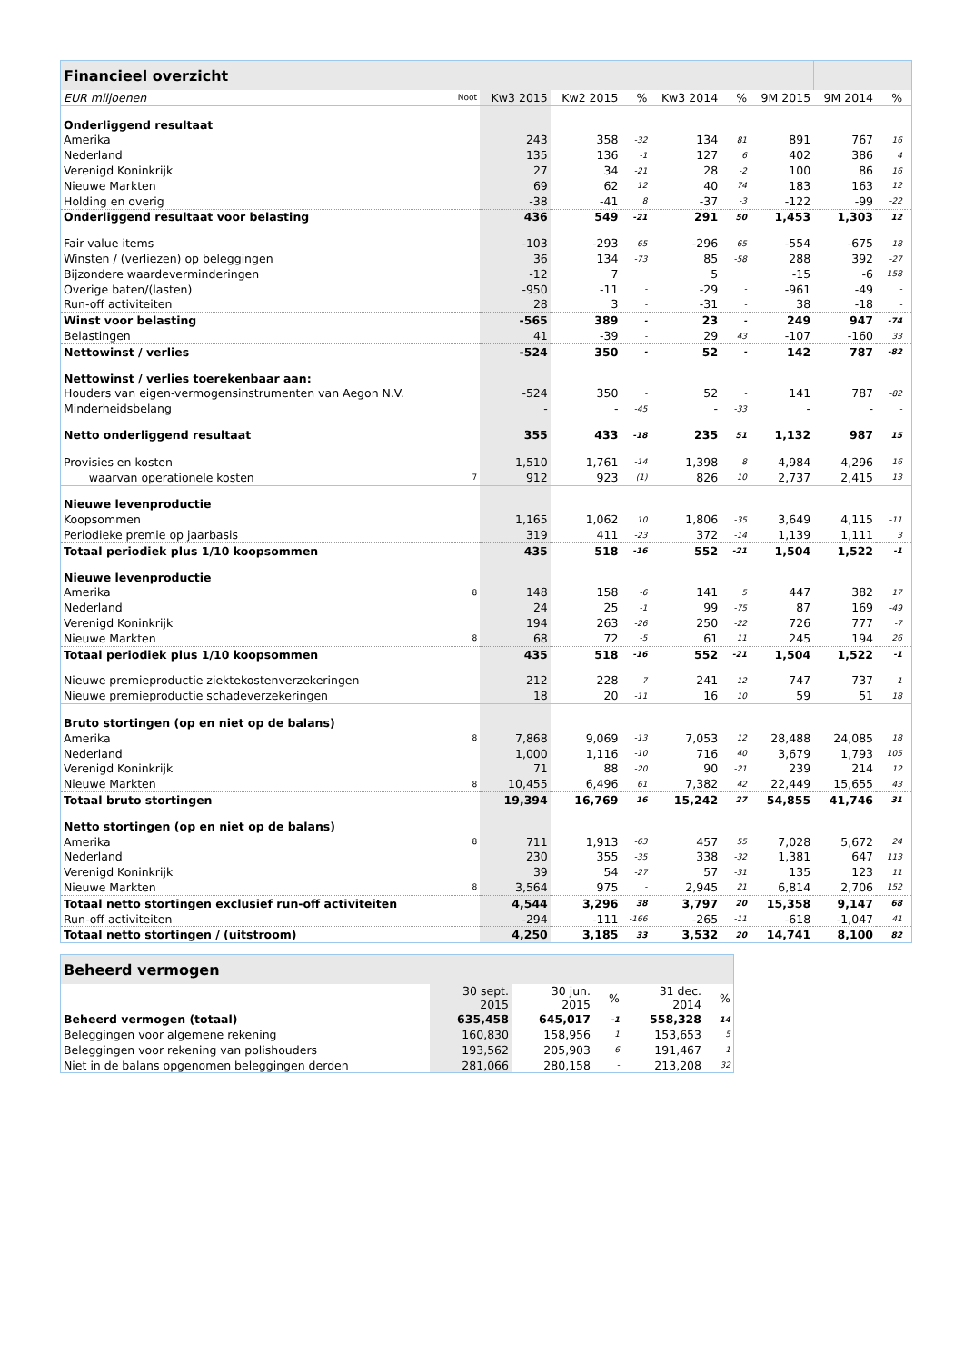| Financieel overzicht | | | | | | | | | | |
| --- | --- | --- | --- | --- | --- | --- | --- | --- | --- | --- |
| EUR miljoenen | Noot | Kw3 2015 | Kw2 2015 | % | Kw3 2014 | % | 9M 2015 | 9M 2014 | % | |
| Onderliggend resultaat | | | | | | | | | | |
| Amerika | | 243 | 358 | -32 | 134 | 81 | 891 | 767 | 16 | |
| Nederland | | 135 | 136 | -1 | 127 | 6 | 402 | 386 | 4 | |
| Verenigd Koninkrijk | | 27 | 34 | -21 | 28 | -2 | 100 | 86 | 16 | |
| Nieuwe Markten | | 69 | 62 | 12 | 40 | 74 | 183 | 163 | 12 | |
| Holding en overig | | -38 | -41 | 8 | -37 | -3 | -122 | -99 | -22 | |
| Onderliggend resultaat voor belasting | | 436 | 549 | -21 | 291 | 50 | 1,453 | 1,303 | 12 | |
| Fair value items | | -103 | -293 | 65 | -296 | 65 | -554 | -675 | 18 | |
| Winsten / (verliezen) op beleggingen | | 36 | 134 | -73 | 85 | -58 | 288 | 392 | -27 | |
| Bijzondere waardeverminderingen | | -12 | 7 | - | 5 | - | -15 | -6 | -158 | |
| Overige baten/(lasten) | | -950 | -11 | - | -29 | - | -961 | -49 | - | |
| Run-off activiteiten | | 28 | 3 | - | -31 | - | 38 | -18 | - | |
| Winst voor belasting | | -565 | 389 | - | 23 | - | 249 | 947 | -74 | |
| Belastingen | | 41 | -39 | - | 29 | 43 | -107 | -160 | 33 | |
| Nettowinst / verlies | | -524 | 350 | - | 52 | - | 142 | 787 | -82 | |
| Nettowinst / verlies toerekenbaar aan: | | | | | | | | | | |
| Houders van eigen-vermogensinstrumenten van Aegon N.V. | | -524 | 350 | - | 52 | - | 141 | 787 | -82 | |
| Minderheidsbelang | | - | - | -45 | - | -33 | - | - | - | |
| Netto onderliggend resultaat | | 355 | 433 | -18 | 235 | 51 | 1,132 | 987 | 15 | |
| Provisies en kosten | | 1,510 | 1,761 | -14 | 1,398 | 8 | 4,984 | 4,296 | 16 | |
| waarvan operationele kosten | 7 | 912 | 923 | (1) | 826 | 10 | 2,737 | 2,415 | 13 | |
| Nieuwe levenproductie | | | | | | | | | | |
| Koopsommen | | 1,165 | 1,062 | 10 | 1,806 | -35 | 3,649 | 4,115 | -11 | |
| Periodieke premie op jaarbasis | | 319 | 411 | -23 | 372 | -14 | 1,139 | 1,111 | 3 | |
| Totaal periodiek plus 1/10 koopsommen | | 435 | 518 | -16 | 552 | -21 | 1,504 | 1,522 | -1 | |
| Nieuwe levenproductie | | | | | | | | | | |
| Amerika | 8 | 148 | 158 | -6 | 141 | 5 | 447 | 382 | 17 | |
| Nederland | | 24 | 25 | -1 | 99 | -75 | 87 | 169 | -49 | |
| Verenigd Koninkrijk | | 194 | 263 | -26 | 250 | -22 | 726 | 777 | -7 | |
| Nieuwe Markten | 8 | 68 | 72 | -5 | 61 | 11 | 245 | 194 | 26 | |
| Totaal periodiek plus 1/10 koopsommen | | 435 | 518 | -16 | 552 | -21 | 1,504 | 1,522 | -1 | |
| Nieuwe premieproductie ziektekostenverzekeringen | | 212 | 228 | -7 | 241 | -12 | 747 | 737 | 1 | |
| Nieuwe premieproductie schadeverzekeringen | | 18 | 20 | -11 | 16 | 10 | 59 | 51 | 18 | |
| Bruto stortingen (op en niet op de balans) | | | | | | | | | | |
| Amerika | 8 | 7,868 | 9,069 | -13 | 7,053 | 12 | 28,488 | 24,085 | 18 | |
| Nederland | | 1,000 | 1,116 | -10 | 716 | 40 | 3,679 | 1,793 | 105 | |
| Verenigd Koninkrijk | | 71 | 88 | -20 | 90 | -21 | 239 | 214 | 12 | |
| Nieuwe Markten | 8 | 10,455 | 6,496 | 61 | 7,382 | 42 | 22,449 | 15,655 | 43 | |
| Totaal bruto stortingen | | 19,394 | 16,769 | 16 | 15,242 | 27 | 54,855 | 41,746 | 31 | |
| Netto stortingen (op en niet op de balans) | | | | | | | | | | |
| Amerika | 8 | 711 | 1,913 | -63 | 457 | 55 | 7,028 | 5,672 | 24 | |
| Nederland | | 230 | 355 | -35 | 338 | -32 | 1,381 | 647 | 113 | |
| Verenigd Koninkrijk | | 39 | 54 | -27 | 57 | -31 | 135 | 123 | 11 | |
| Nieuwe Markten | 8 | 3,564 | 975 | - | 2,945 | 21 | 6,814 | 2,706 | 152 | |
| Totaal netto stortingen exclusief run-off activiteiten | | 4,544 | 3,296 | 38 | 3,797 | 20 | 15,358 | 9,147 | 68 | |
| Run-off activiteiten | | -294 | -111 | -166 | -265 | -11 | -618 | -1,047 | 41 | |
| Totaal netto stortingen / (uitstroom) | | 4,250 | 3,185 | 33 | 3,532 | 20 | 14,741 | 8,100 | 82 | |
| Beheerd vermogen | | | | | |
| --- | --- | --- | --- | --- | --- |
| | 30 sept. 2015 | 30 jun. 2015 | % | 31 dec. 2014 | % |
| Beheerd vermogen (totaal) | 635,458 | 645,017 | -1 | 558,328 | 14 |
| Beleggingen voor algemene rekening | 160,830 | 158,956 | 1 | 153,653 | 5 |
| Beleggingen voor rekening van polishouders | 193,562 | 205,903 | -6 | 191,467 | 1 |
| Niet in de balans opgenomen beleggingen derden | 281,066 | 280,158 | - | 213,208 | 32 |